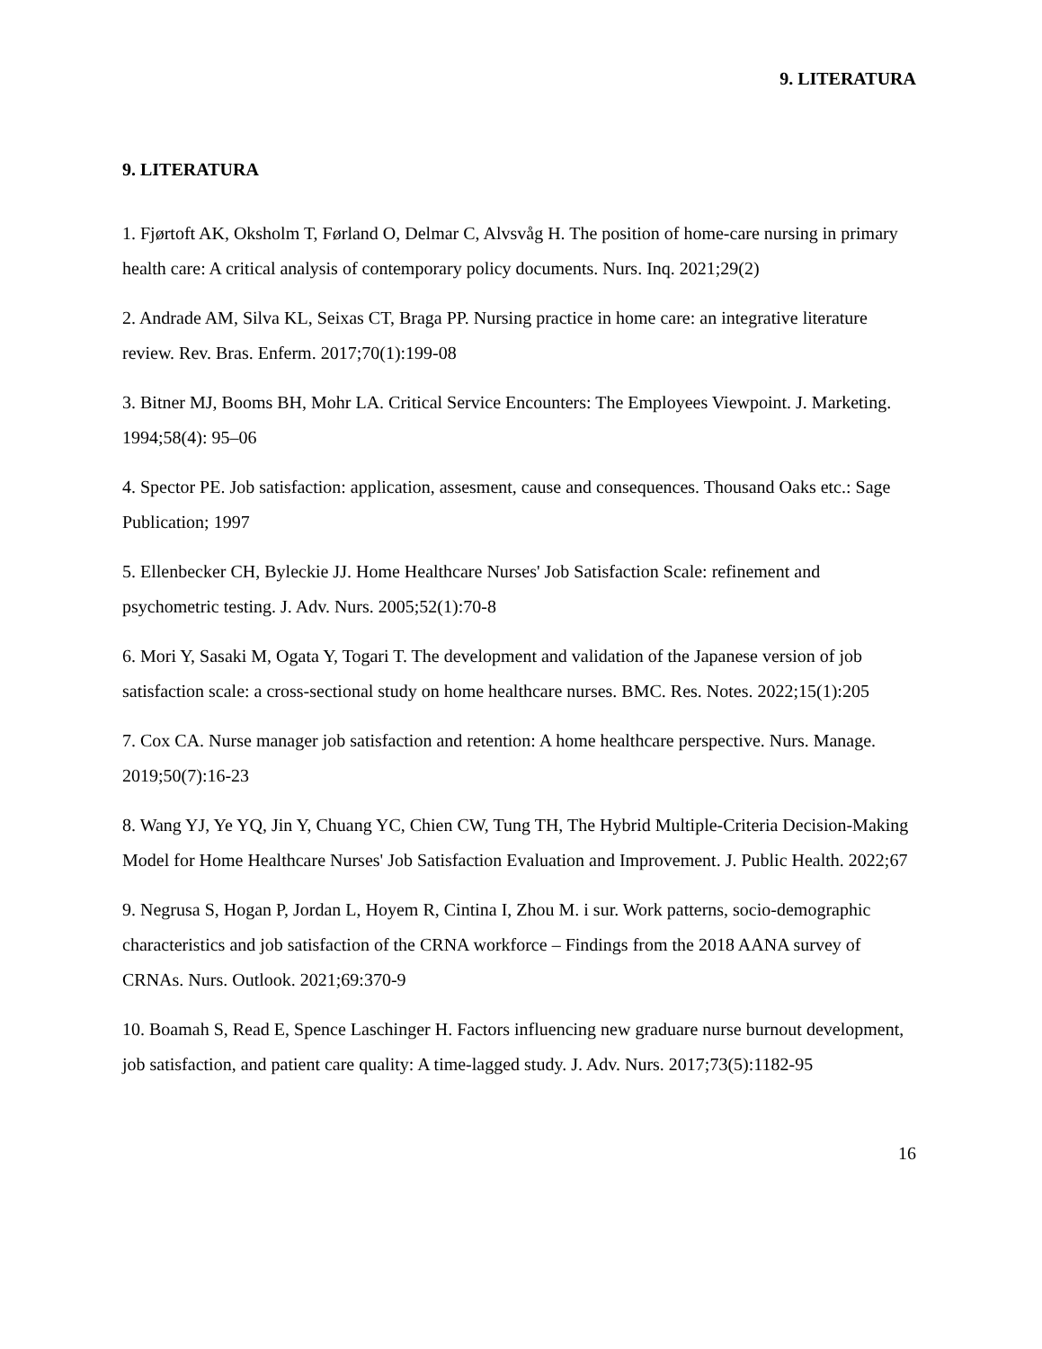9. LITERATURA
9. LITERATURA
1. Fjørtoft AK, Oksholm T, Førland O, Delmar C, Alvsvåg H. The position of home-care nursing in primary health care: A critical analysis of contemporary policy documents. Nurs. Inq. 2021;29(2)
2. Andrade AM, Silva KL, Seixas CT, Braga PP. Nursing practice in home care: an integrative literature review. Rev. Bras. Enferm. 2017;70(1):199-08
3. Bitner MJ, Booms BH, Mohr LA. Critical Service Encounters: The Employees Viewpoint. J. Marketing. 1994;58(4): 95–06
4. Spector PE. Job satisfaction: application, assesment, cause and consequences. Thousand Oaks etc.: Sage Publication; 1997
5. Ellenbecker CH, Byleckie JJ. Home Healthcare Nurses' Job Satisfaction Scale: refinement and psychometric testing. J. Adv. Nurs. 2005;52(1):70-8
6. Mori Y, Sasaki M, Ogata Y, Togari T. The development and validation of the Japanese version of job satisfaction scale: a cross-sectional study on home healthcare nurses. BMC. Res. Notes. 2022;15(1):205
7. Cox CA. Nurse manager job satisfaction and retention: A home healthcare perspective. Nurs. Manage. 2019;50(7):16-23
8. Wang YJ, Ye YQ, Jin Y, Chuang YC, Chien CW, Tung TH, The Hybrid Multiple-Criteria Decision-Making Model for Home Healthcare Nurses' Job Satisfaction Evaluation and Improvement. J. Public Health. 2022;67
9. Negrusa S, Hogan P, Jordan L, Hoyem R, Cintina I, Zhou M. i sur. Work patterns, socio-demographic characteristics and job satisfaction of the CRNA workforce – Findings from the 2018 AANA survey of CRNAs. Nurs. Outlook. 2021;69:370-9
10. Boamah S, Read E, Spence Laschinger H. Factors influencing new graduare nurse burnout development, job satisfaction, and patient care quality: A time-lagged study. J. Adv. Nurs. 2017;73(5):1182-95
16